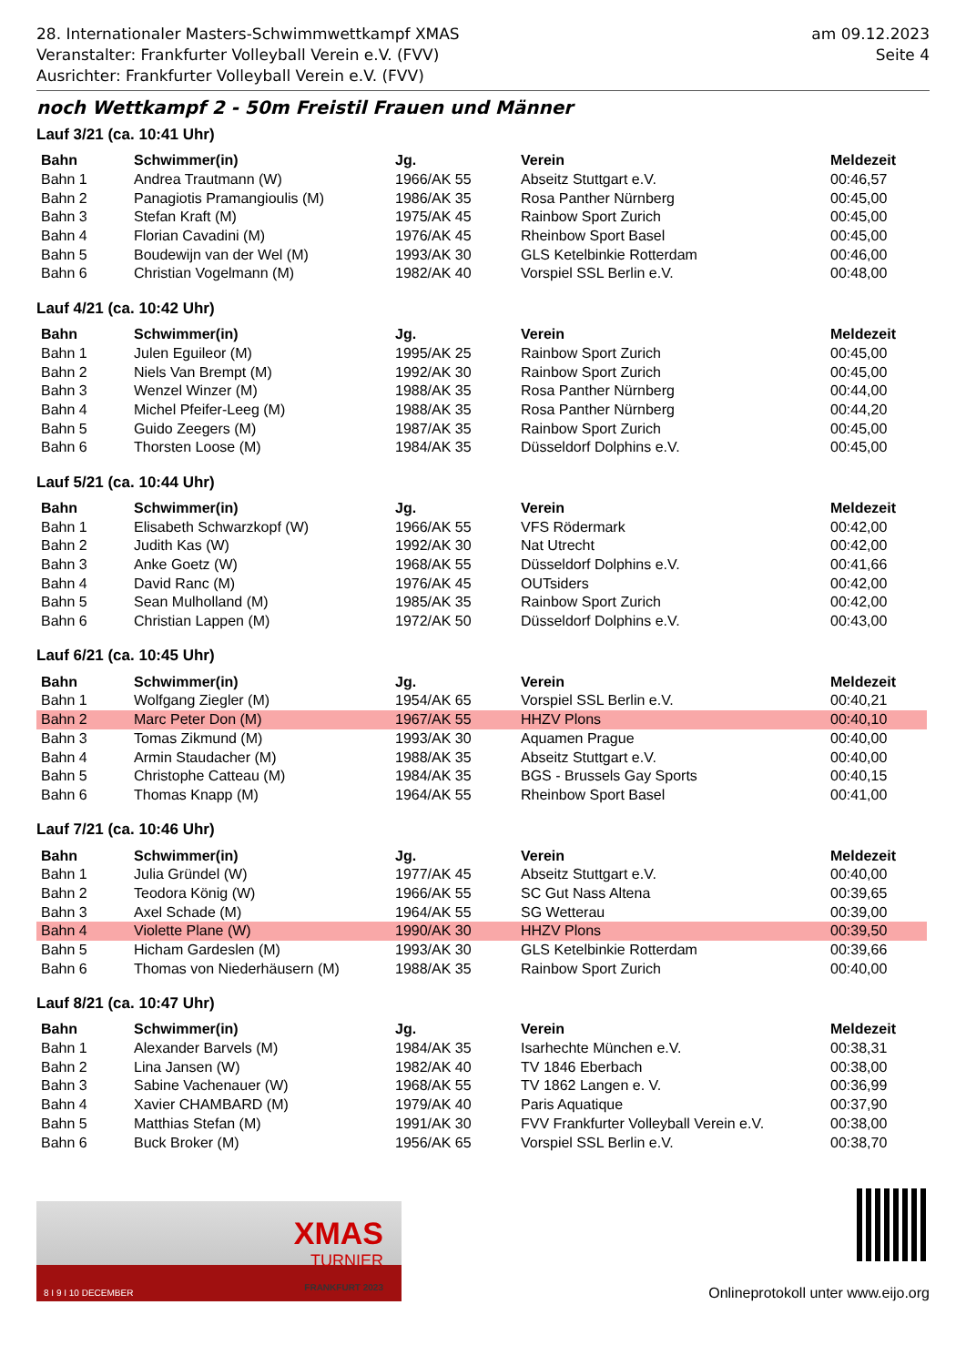28. Internationaler Masters-Schwimmwettkampf XMAS
Veranstalter: Frankfurter Volleyball Verein e.V. (FVV)
Ausrichter: Frankfurter Volleyball Verein e.V. (FVV)
am 09.12.2023
Seite 4
noch Wettkampf 2 - 50m Freistil Frauen und Männer
Lauf 3/21 (ca. 10:41 Uhr)
| Bahn | Schwimmer(in) | Jg. | Verein | Meldezeit |
| --- | --- | --- | --- | --- |
| Bahn 1 | Andrea Trautmann (W) | 1966/AK 55 | Abseitz Stuttgart e.V. | 00:46,57 |
| Bahn 2 | Panagiotis Pramangioulis (M) | 1986/AK 35 | Rosa Panther Nürnberg | 00:45,00 |
| Bahn 3 | Stefan Kraft (M) | 1975/AK 45 | Rainbow Sport Zurich | 00:45,00 |
| Bahn 4 | Florian Cavadini (M) | 1976/AK 45 | Rheinbow Sport Basel | 00:45,00 |
| Bahn 5 | Boudewijn van der Wel (M) | 1993/AK 30 | GLS Ketelbinkie Rotterdam | 00:46,00 |
| Bahn 6 | Christian Vogelmann (M) | 1982/AK 40 | Vorspiel SSL Berlin e.V. | 00:48,00 |
Lauf 4/21 (ca. 10:42 Uhr)
| Bahn | Schwimmer(in) | Jg. | Verein | Meldezeit |
| --- | --- | --- | --- | --- |
| Bahn 1 | Julen Eguileor (M) | 1995/AK 25 | Rainbow Sport Zurich | 00:45,00 |
| Bahn 2 | Niels Van Brempt (M) | 1992/AK 30 | Rainbow Sport Zurich | 00:45,00 |
| Bahn 3 | Wenzel Winzer (M) | 1988/AK 35 | Rosa Panther Nürnberg | 00:44,00 |
| Bahn 4 | Michel Pfeifer-Leeg (M) | 1988/AK 35 | Rosa Panther Nürnberg | 00:44,20 |
| Bahn 5 | Guido Zeegers (M) | 1987/AK 35 | Rainbow Sport Zurich | 00:45,00 |
| Bahn 6 | Thorsten Loose (M) | 1984/AK 35 | Düsseldorf Dolphins e.V. | 00:45,00 |
Lauf 5/21 (ca. 10:44 Uhr)
| Bahn | Schwimmer(in) | Jg. | Verein | Meldezeit |
| --- | --- | --- | --- | --- |
| Bahn 1 | Elisabeth Schwarzkopf (W) | 1966/AK 55 | VFS Rödermark | 00:42,00 |
| Bahn 2 | Judith Kas (W) | 1992/AK 30 | Nat Utrecht | 00:42,00 |
| Bahn 3 | Anke Goetz (W) | 1968/AK 55 | Düsseldorf Dolphins e.V. | 00:41,66 |
| Bahn 4 | David Ranc (M) | 1976/AK 45 | OUTsiders | 00:42,00 |
| Bahn 5 | Sean Mulholland (M) | 1985/AK 35 | Rainbow Sport Zurich | 00:42,00 |
| Bahn 6 | Christian Lappen (M) | 1972/AK 50 | Düsseldorf Dolphins e.V. | 00:43,00 |
Lauf 6/21 (ca. 10:45 Uhr)
| Bahn | Schwimmer(in) | Jg. | Verein | Meldezeit |
| --- | --- | --- | --- | --- |
| Bahn 1 | Wolfgang Ziegler (M) | 1954/AK 65 | Vorspiel SSL Berlin e.V. | 00:40,21 |
| Bahn 2 | Marc Peter Don (M) | 1967/AK 55 | HHZV Plons | 00:40,10 |
| Bahn 3 | Tomas Zikmund (M) | 1993/AK 30 | Aquamen Prague | 00:40,00 |
| Bahn 4 | Armin Staudacher (M) | 1988/AK 35 | Abseitz Stuttgart e.V. | 00:40,00 |
| Bahn 5 | Christophe Catteau (M) | 1984/AK 35 | BGS - Brussels Gay Sports | 00:40,15 |
| Bahn 6 | Thomas Knapp (M) | 1964/AK 55 | Rheinbow Sport Basel | 00:41,00 |
Lauf 7/21 (ca. 10:46 Uhr)
| Bahn | Schwimmer(in) | Jg. | Verein | Meldezeit |
| --- | --- | --- | --- | --- |
| Bahn 1 | Julia Gründel (W) | 1977/AK 45 | Abseitz Stuttgart e.V. | 00:40,00 |
| Bahn 2 | Teodora König (W) | 1966/AK 55 | SC Gut Nass Altena | 00:39,65 |
| Bahn 3 | Axel Schade (M) | 1964/AK 55 | SG Wetterau | 00:39,00 |
| Bahn 4 | Violette Plane (W) | 1990/AK 30 | HHZV Plons | 00:39,50 |
| Bahn 5 | Hicham Gardeslen (M) | 1993/AK 30 | GLS Ketelbinkie Rotterdam | 00:39,66 |
| Bahn 6 | Thomas von Niederhäusern (M) | 1988/AK 35 | Rainbow Sport Zurich | 00:40,00 |
Lauf 8/21 (ca. 10:47 Uhr)
| Bahn | Schwimmer(in) | Jg. | Verein | Meldezeit |
| --- | --- | --- | --- | --- |
| Bahn 1 | Alexander Barvels (M) | 1984/AK 35 | Isarhechte München e.V. | 00:38,31 |
| Bahn 2 | Lina Jansen (W) | 1982/AK 40 | TV 1846 Eberbach | 00:38,00 |
| Bahn 3 | Sabine Vachenauer (W) | 1968/AK 55 | TV 1862 Langen e. V. | 00:36,99 |
| Bahn 4 | Xavier CHAMBARD (M) | 1979/AK 40 | Paris Aquatique | 00:37,90 |
| Bahn 5 | Matthias Stefan (M) | 1991/AK 30 | FVV Frankfurter Volleyball Verein e.V. | 00:38,00 |
| Bahn 6 | Buck Broker (M) | 1956/AK 65 | Vorspiel SSL Berlin e.V. | 00:38,70 |
XMAS
TURNIER
FRANKFURT 2023
8 I 9 I 10 DECEMBER
Onlineprotokoll unter www.eijo.org